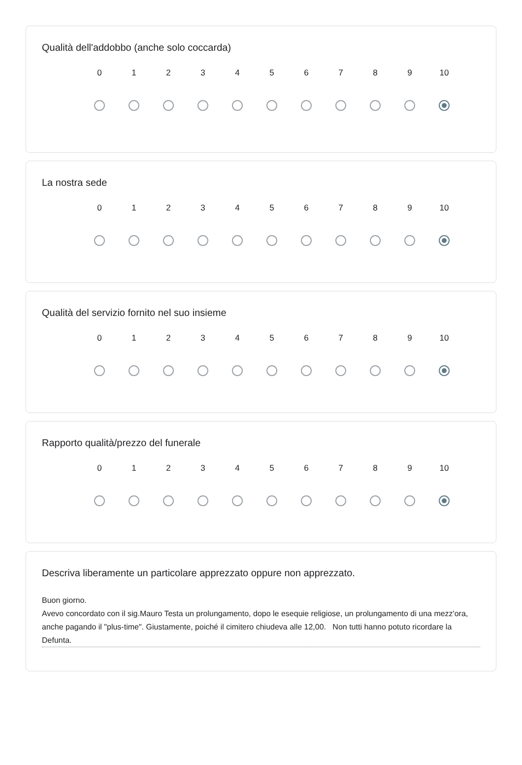Qualità dell'addobbo (anche solo coccarda)
| 0 | 1 | 2 | 3 | 4 | 5 | 6 | 7 | 8 | 9 | 10 |
La nostra sede
| 0 | 1 | 2 | 3 | 4 | 5 | 6 | 7 | 8 | 9 | 10 |
Qualità del servizio fornito nel suo insieme
| 0 | 1 | 2 | 3 | 4 | 5 | 6 | 7 | 8 | 9 | 10 |
Rapporto qualità/prezzo del funerale
| 0 | 1 | 2 | 3 | 4 | 5 | 6 | 7 | 8 | 9 | 10 |
Descriva liberamente un particolare apprezzato oppure non apprezzato.
Buon giorno.
Avevo concordato con il sig.Mauro Testa un prolungamento, dopo le esequie religiose, un prolungamento di una mezz'ora, anche pagando il "plus-time". Giustamente, poiché il cimitero chiudeva alle 12,00. Non tutti hanno potuto ricordare la Defunta.